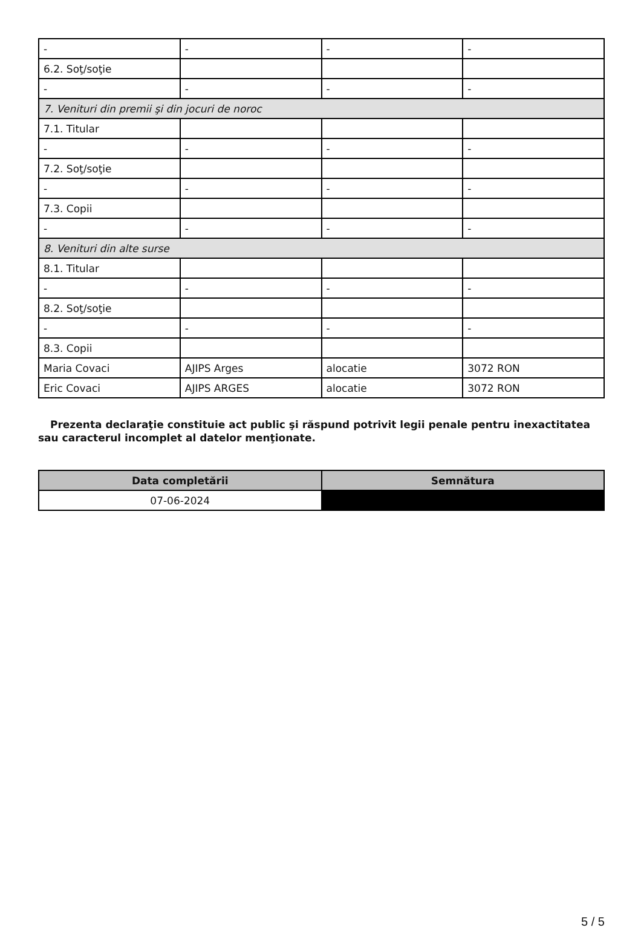| - | - | - | - |
| 6.2. Soţ/soţie | | | |
| - | - | - | - |
| 7. Venituri din premii şi din jocuri de noroc | | | |
| 7.1. Titular | | | |
| - | - | - | - |
| 7.2. Soţ/soţie | | | |
| - | - | - | - |
| 7.3. Copii | | | |
| - | - | - | - |
| 8. Venituri din alte surse | | | |
| 8.1. Titular | | | |
| - | - | - | - |
| 8.2. Soţ/soţie | | | |
| - | - | - | - |
| 8.3. Copii | | | |
| Maria Covaci | AJIPS Arges | alocatie | 3072 RON |
| Eric Covaci | AJIPS ARGES | alocatie | 3072 RON |
Prezenta declaraţie constituie act public şi răspund potrivit legii penale pentru inexactitatea sau caracterul incomplet al datelor menţionate.
| Data completării | Semnătura |
| --- | --- |
| 07-06-2024 | |
5 / 5